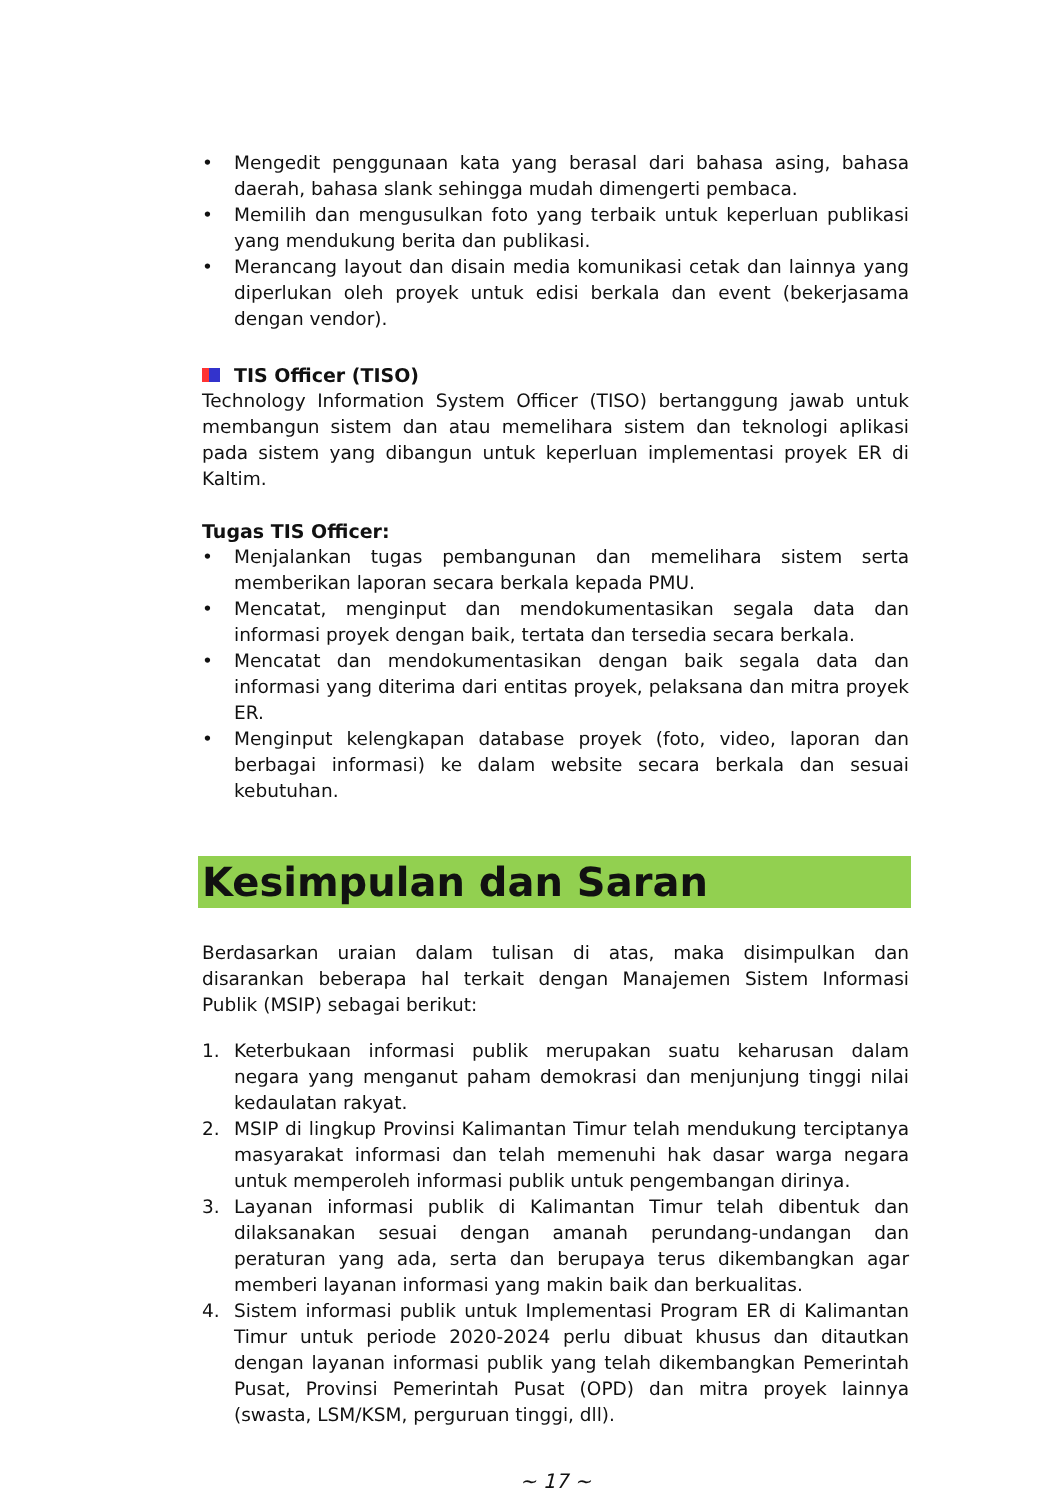• Mengedit penggunaan kata yang berasal dari bahasa asing, bahasa daerah, bahasa slank sehingga mudah dimengerti pembaca.
• Memilih dan mengusulkan foto yang terbaik untuk keperluan publikasi yang mendukung berita dan publikasi.
• Merancang layout dan disain media komunikasi cetak dan lainnya yang diperlukan oleh proyek untuk edisi berkala dan event (bekerjasama dengan vendor).
TIS Officer (TISO)
Technology Information System Officer (TISO) bertanggung jawab untuk membangun sistem dan atau memelihara sistem dan teknologi aplikasi pada sistem yang dibangun untuk keperluan implementasi proyek ER di Kaltim.
Tugas TIS Officer:
• Menjalankan tugas pembangunan dan memelihara sistem serta memberikan laporan secara berkala kepada PMU.
• Mencatat, menginput dan mendokumentasikan segala data dan informasi proyek dengan baik, tertata dan tersedia secara berkala.
• Mencatat dan mendokumentasikan dengan baik segala data dan informasi yang diterima dari entitas proyek, pelaksana dan mitra proyek ER.
• Menginput kelengkapan database proyek (foto, video, laporan dan berbagai informasi) ke dalam website secara berkala dan sesuai kebutuhan.
Kesimpulan dan Saran
Berdasarkan uraian dalam tulisan di atas, maka disimpulkan dan disarankan beberapa hal terkait dengan Manajemen Sistem Informasi Publik (MSIP) sebagai berikut:
1. Keterbukaan informasi publik merupakan suatu keharusan dalam negara yang menganut paham demokrasi dan menjunjung tinggi nilai kedaulatan rakyat.
2. MSIP di lingkup Provinsi Kalimantan Timur telah mendukung terciptanya masyarakat informasi dan telah memenuhi hak dasar warga negara untuk memperoleh informasi publik untuk pengembangan dirinya.
3. Layanan informasi publik di Kalimantan Timur telah dibentuk dan dilaksanakan sesuai dengan amanah perundang-undangan dan peraturan yang ada, serta dan berupaya terus dikembangkan agar memberi layanan informasi yang makin baik dan berkualitas.
4. Sistem informasi publik untuk Implementasi Program ER di Kalimantan Timur untuk periode 2020-2024 perlu dibuat khusus dan ditautkan dengan layanan informasi publik yang telah dikembangkan Pemerintah Pusat, Provinsi Pemerintah Pusat (OPD) dan mitra proyek lainnya (swasta, LSM/KSM, perguruan tinggi, dll).
~ 17 ~